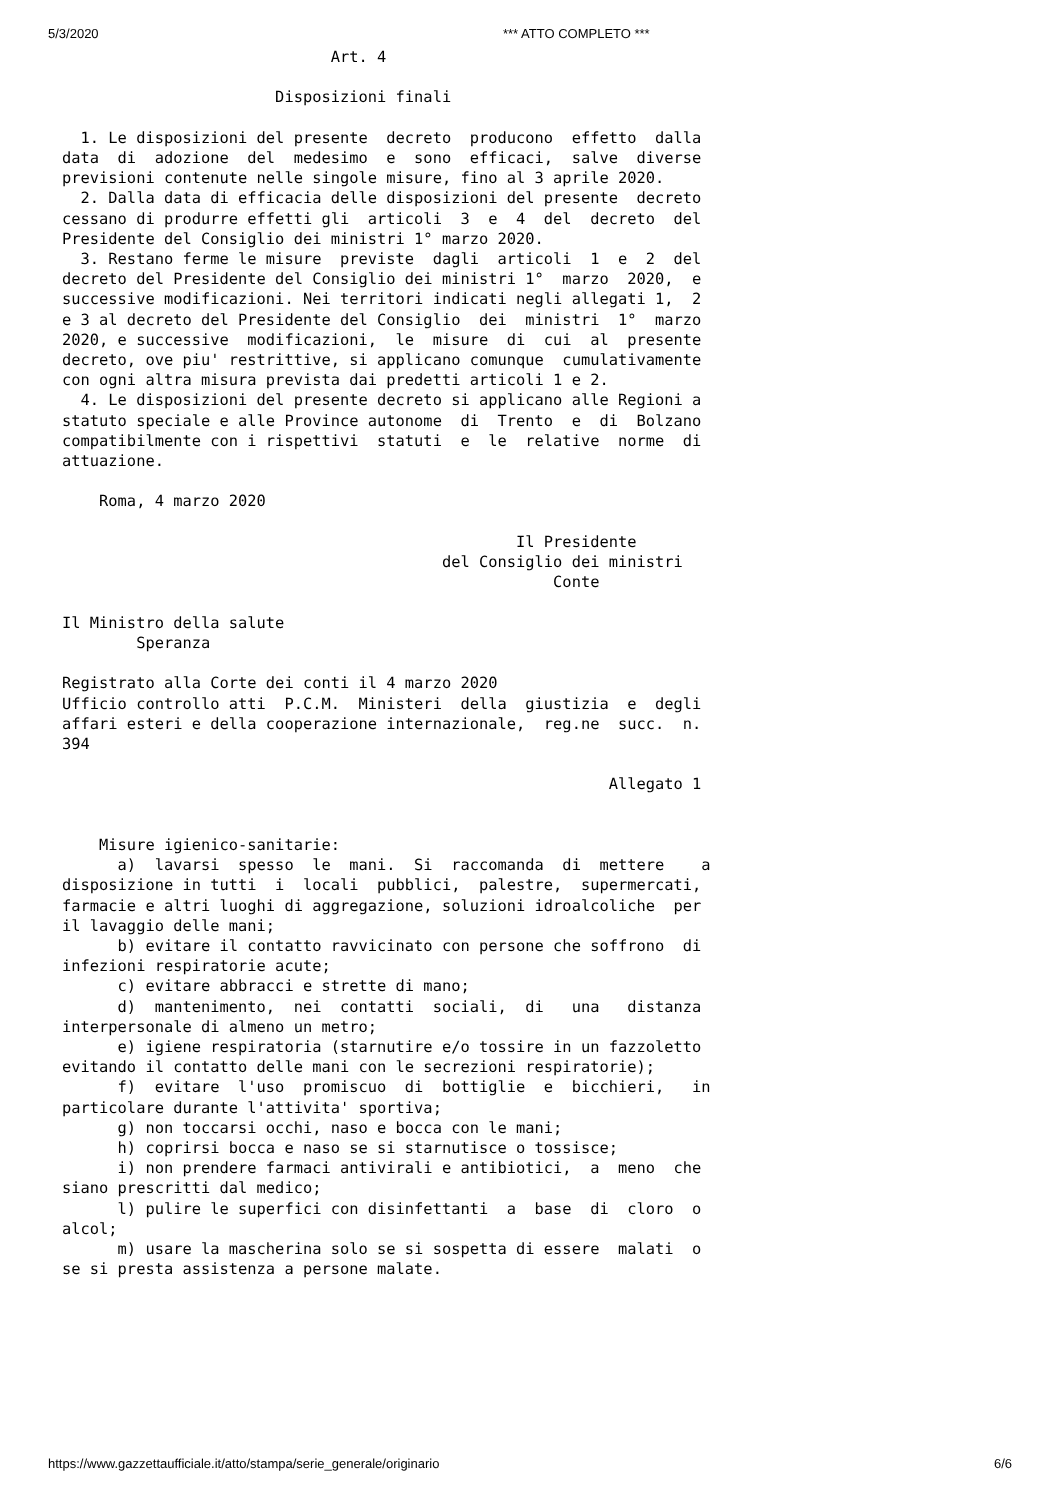5/3/2020 *** ATTO COMPLETO ***
                             Art. 4

                       Disposizioni finali

  1. Le disposizioni del presente  decreto  producono  effetto  dalla
data  di  adozione  del  medesimo  e  sono  efficaci,  salve  diverse
previsioni contenute nelle singole misure, fino al 3 aprile 2020.
  2. Dalla data di efficacia delle disposizioni del presente  decreto
cessano di produrre effetti gli  articoli  3  e  4  del  decreto  del
Presidente del Consiglio dei ministri 1° marzo 2020.
  3. Restano ferme le misure  previste  dagli  articoli  1  e  2  del
decreto del Presidente del Consiglio dei ministri 1°  marzo  2020,  e
successive modificazioni. Nei territori indicati negli allegati 1,  2
e 3 al decreto del Presidente del Consiglio  dei  ministri  1°  marzo
2020, e successive  modificazioni,  le  misure  di  cui  al  presente
decreto, ove piu' restrittive, si applicano comunque  cumulativamente
con ogni altra misura prevista dai predetti articoli 1 e 2.
  4. Le disposizioni del presente decreto si applicano alle Regioni a
statuto speciale e alle Province autonome  di  Trento  e  di  Bolzano
compatibilmente con i rispettivi  statuti  e  le  relative  norme  di
attuazione.

    Roma, 4 marzo 2020

                                                 Il Presidente
                                         del Consiglio dei ministri
                                                     Conte

Il Ministro della salute
        Speranza

Registrato alla Corte dei conti il 4 marzo 2020
Ufficio controllo atti  P.C.M.  Ministeri  della  giustizia  e  degli
affari esteri e della cooperazione internazionale,  reg.ne  succ.  n.
394

                                                           Allegato 1


    Misure igienico-sanitarie:
      a)  lavarsi  spesso  le  mani.  Si  raccomanda  di  mettere    a
disposizione in tutti  i  locali  pubblici,  palestre,  supermercati,
farmacie e altri luoghi di aggregazione, soluzioni idroalcoliche  per
il lavaggio delle mani;
      b) evitare il contatto ravvicinato con persone che soffrono  di
infezioni respiratorie acute;
      c) evitare abbracci e strette di mano;
      d)  mantenimento,  nei  contatti  sociali,  di   una   distanza
interpersonale di almeno un metro;
      e) igiene respiratoria (starnutire e/o tossire in un fazzoletto
evitando il contatto delle mani con le secrezioni respiratorie);
      f)  evitare  l'uso  promiscuo  di  bottiglie  e  bicchieri,   in
particolare durante l'attivita' sportiva;
      g) non toccarsi occhi, naso e bocca con le mani;
      h) coprirsi bocca e naso se si starnutisce o tossisce;
      i) non prendere farmaci antivirali e antibiotici,  a  meno  che
siano prescritti dal medico;
      l) pulire le superfici con disinfettanti  a  base  di  cloro  o
alcol;
      m) usare la mascherina solo se si sospetta di essere  malati  o
se si presta assistenza a persone malate.
https://www.gazzettaufficiale.it/atto/stampa/serie_generale/originario 6/6